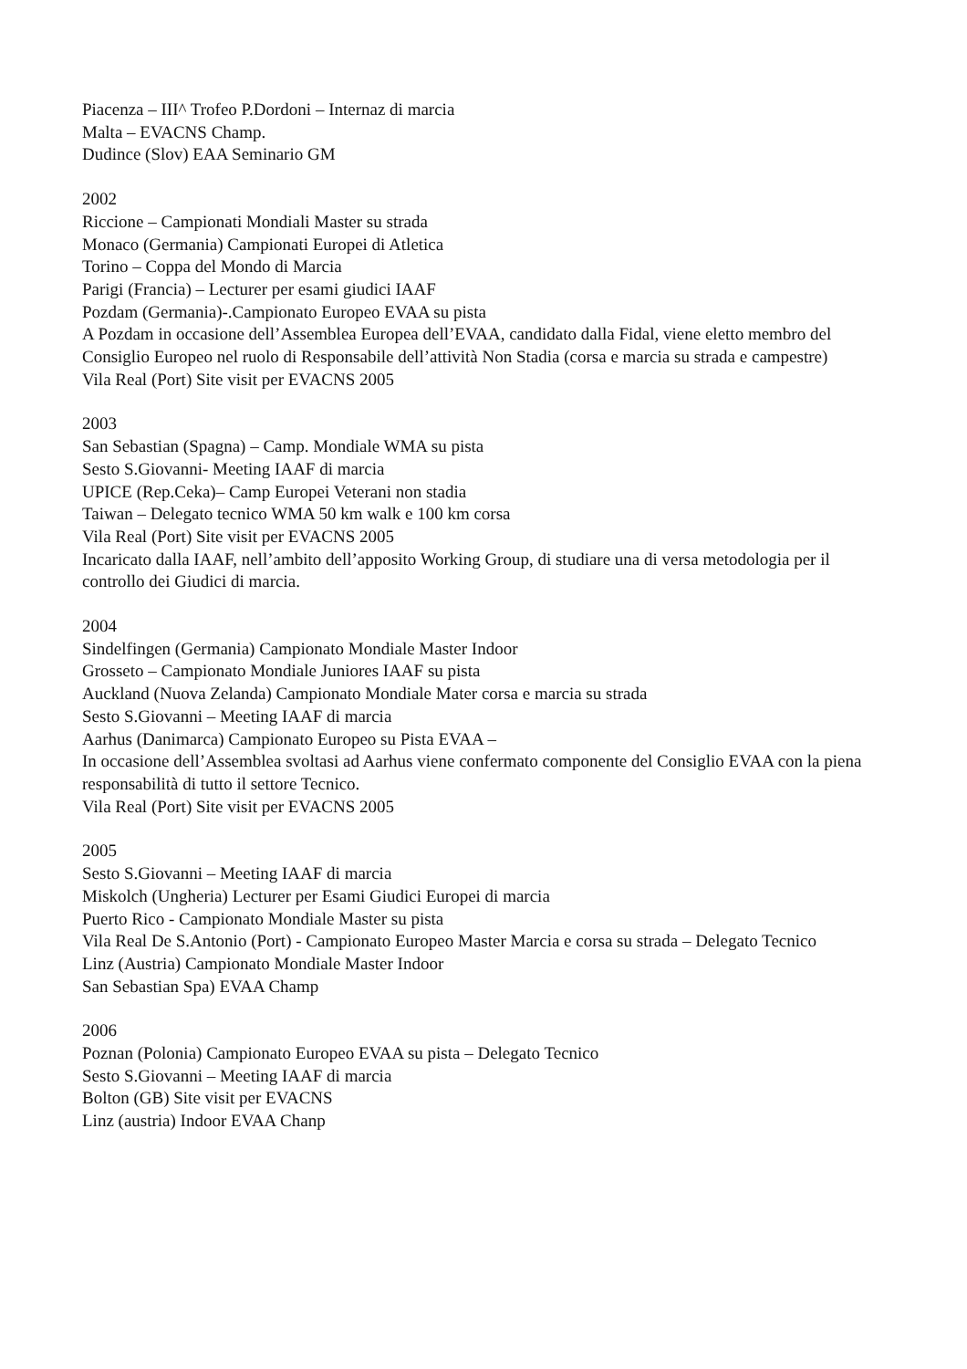Piacenza – III^ Trofeo P.Dordoni – Internaz di marcia
Malta – EVACNS Champ.
Dudince (Slov) EAA Seminario GM
2002
Riccione – Campionati Mondiali Master su strada
Monaco (Germania) Campionati Europei di Atletica
Torino – Coppa del Mondo di Marcia
Parigi (Francia) – Lecturer per esami giudici IAAF
Pozdam (Germania)-.Campionato Europeo EVAA su pista
A Pozdam in occasione dell’Assemblea Europea dell’EVAA, candidato dalla Fidal, viene eletto membro del Consiglio Europeo nel ruolo di Responsabile dell’attività Non Stadia (corsa e marcia su strada e campestre)
Vila Real (Port) Site visit per EVACNS 2005
2003
San Sebastian (Spagna) – Camp. Mondiale WMA su pista
Sesto S.Giovanni- Meeting IAAF di marcia
UPICE (Rep.Ceka)– Camp Europei Veterani non stadia
Taiwan – Delegato tecnico WMA 50 km walk e 100 km corsa
Vila Real (Port) Site visit per EVACNS 2005
Incaricato dalla IAAF, nell’ambito dell’apposito Working Group, di studiare una di versa metodologia per il controllo dei Giudici di marcia.
2004
Sindelfingen (Germania) Campionato Mondiale Master Indoor
Grosseto – Campionato Mondiale Juniores IAAF su pista
Auckland (Nuova Zelanda) Campionato Mondiale Mater corsa e marcia su strada
Sesto S.Giovanni – Meeting IAAF di marcia
Aarhus (Danimarca) Campionato Europeo su Pista EVAA –
In occasione dell’Assemblea svoltasi ad Aarhus viene confermato componente del Consiglio EVAA con la piena responsabilità di tutto il settore Tecnico.
Vila Real (Port) Site visit per EVACNS 2005
2005
Sesto S.Giovanni – Meeting IAAF di marcia
Miskolch (Ungheria) Lecturer per Esami Giudici Europei di marcia
Puerto Rico - Campionato Mondiale Master su pista
Vila Real De S.Antonio (Port) - Campionato Europeo Master Marcia e corsa su strada – Delegato Tecnico
Linz (Austria) Campionato Mondiale Master Indoor
San Sebastian Spa) EVAA Champ
2006
Poznan (Polonia) Campionato Europeo EVAA su pista – Delegato Tecnico
Sesto S.Giovanni – Meeting IAAF di marcia
Bolton (GB) Site visit per EVACNS
Linz (austria) Indoor EVAA Chanp